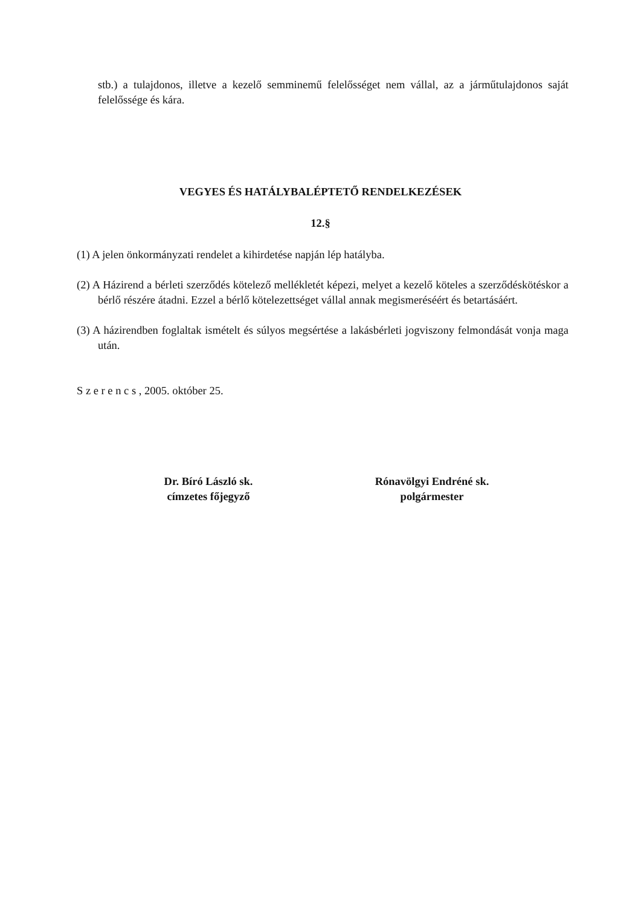stb.) a tulajdonos, illetve a kezelő semminemű felelősséget nem vállal, az a járműtulajdonos saját felelőssége és kára.
VEGYES ÉS HATÁLYBALÉPTETŐ RENDELKEZÉSEK
12.§
(1) A jelen önkormányzati rendelet a kihirdetése napján lép hatályba.
(2) A Házirend a bérleti szerződés kötelező mellékletét képezi, melyet a kezelő köteles a szerződéskötéskor a bérlő részére átadni. Ezzel a bérlő kötelezettséget vállal annak megismeréséért és betartásáért.
(3) A házirendben foglaltak ismételt és súlyos megsértése a lakásbérleti jogviszony felmondását vonja maga után.
S z e r e n c s , 2005. október 25.
Dr. Bíró László sk.
címzetes főjegyző
Rónavölgyi Endréné sk.
polgármester